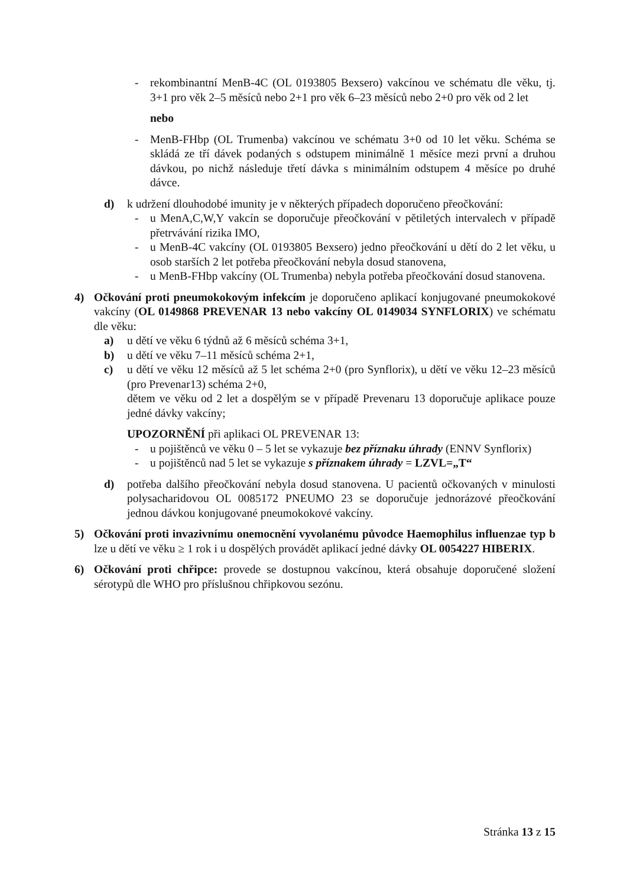- rekombinantní MenB-4C (OL 0193805 Bexsero) vakcínou ve schématu dle věku, tj. 3+1 pro věk 2–5 měsíců nebo 2+1 pro věk 6–23 měsíců nebo 2+0 pro věk od 2 let
nebo
- MenB-FHbp (OL Trumenba) vakcínou ve schématu 3+0 od 10 let věku. Schéma se skládá ze tří dávek podaných s odstupem minimálně 1 měsíce mezi první a druhou dávkou, po nichž následuje třetí dávka s minimálním odstupem 4 měsíce po druhé dávce.
d) k udržení dlouhodobé imunity je v některých případech doporučeno přeočkování:
- u MenA,C,W,Y vakcín se doporučuje přeočkování v pětiletých intervalech v případě přetrvávání rizika IMO,
- u MenB-4C vakcíny (OL 0193805 Bexsero) jedno přeočkování u dětí do 2 let věku, u osob starších 2 let potřeba přeočkování nebyla dosud stanovena,
- u MenB-FHbp vakcíny (OL Trumenba) nebyla potřeba přeočkování dosud stanovena.
4) Očkování proti pneumokokovým infekcím je doporučeno aplikací konjugované pneumokokové vakcíny (OL 0149868 PREVENAR 13 nebo vakcíny OL 0149034 SYNFLORIX) ve schématu dle věku:
a) u dětí ve věku 6 týdnů až 6 měsíců schéma 3+1,
b) u dětí ve věku 7–11 měsíců schéma 2+1,
c) u dětí ve věku 12 měsíců až 5 let schéma 2+0 (pro Synflorix), u dětí ve věku 12–23 měsíců (pro Prevenar13) schéma 2+0,
dětem ve věku od 2 let a dospělým se v případě Prevenaru 13 doporučuje aplikace pouze jedné dávky vakcíny;
UPOZORNĚNÍ při aplikaci OL PREVENAR 13:
- u pojištěnců ve věku 0 – 5 let se vykazuje bez příznaku úhrady (ENNV Synflorix)
- u pojištěnců nad 5 let se vykazuje s příznakem úhrady = LZVL=„T“
d) potřeba dalšího přeočkování nebyla dosud stanovena. U pacientů očkovaných v minulosti polysacharidovou OL 0085172 PNEUMO 23 se doporučuje jednorázové přeočkování jednou dávkou konjugované pneumokokové vakcíny.
5) Očkování proti invazivnímu onemocnění vyvolanému původce Haemophilus influenzae typ b lze u dětí ve věku ≥ 1 rok i u dospělých provádět aplikací jedné dávky OL 0054227 HIBERIX.
6) Očkování proti chřipce: provede se dostupnou vakcínou, která obsahuje doporučené složení sérotypů dle WHO pro příslušnou chřipkovou sezónu.
Stránka 13 z 15